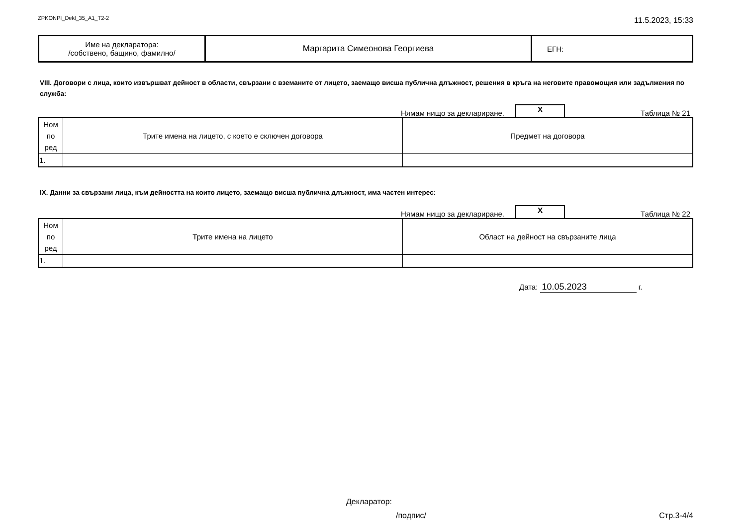ZPKONPI_Dekl_35_A1_T2-2 11.5.2023, 15:33
| Име на декларатора: /собствено, бащино, фамилно/ | Маргарита Симеонова Георгиева | ЕГН: |
VIII. Договори с лица, които извършват дейност в области, свързани с вземаните от лицето, заемащо висша публична длъжност, решения в кръга на неговите правомощия или задължения по служба:
Нямам нищо за деклариране. X Таблица № 21
| Ном по ред | Трите имена на лицето, с което е сключен договора | Предмет на договора |
| 1. | | |
IX. Данни за свързани лица, към дейността на които лицето, заемащо висша публична длъжност, има частен интерес:
Нямам нищо за деклариране. X Таблица № 22
| Ном по ред | Трите имена на лицето | Област на дейност на свързаните лица |
| 1. | | |
Дата: 10.05.2023 г.
Декларатор:
/подпис/ Стр.3-4/4